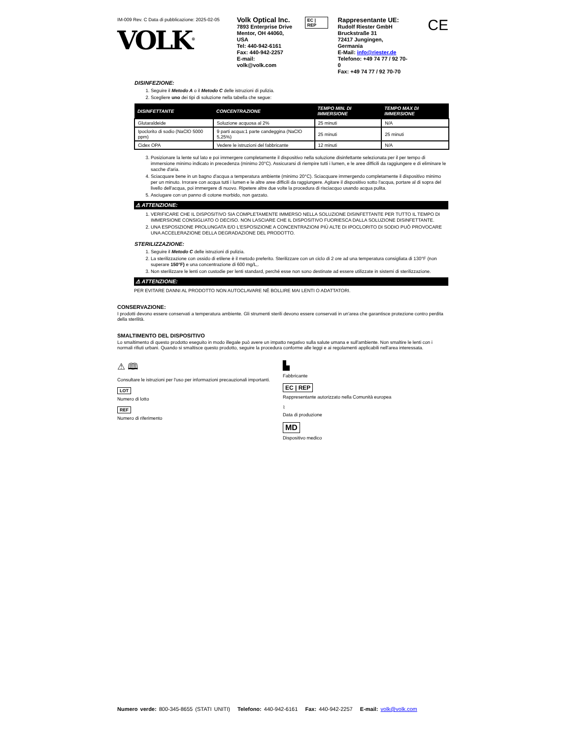IM-009 Rev. C Data di pubblicazione: 2025-02-05
VOLK<sup>®</sup>
Volk Optical Inc.
7893 Enterprise Drive
Mentor, OH 44060, USA
Tel: 440-942-6161
Fax: 440-942-2257
E-mail: volk@volk.com
EC | REP
Rappresentante UE:
Rudolf Riester GmbH
Bruckstraße 31
72417 Jungingen, Germania
E-Mail: info@riester.de
Telefono: +49 74 77 / 92 70-0
Fax: +49 74 77 / 92 70-70
CE
DISINFEZIONE:
1. Seguire il Metodo A o il Metodo C delle istruzioni di pulizia.
2. Scegliere uno dei tipi di soluzione nella tabella che segue:
| DISINFETTANTE | CONCENTRAZIONE | TEMPO MIN. DI IMMERSIONE | TEMPO MAX DI IMMERSIONE |
| --- | --- | --- | --- |
| Glutaraldeide | Soluzione acquosa al 2% | 25 minuti | N/A |
| Ipoclorito di sodio (NaClO 5000 ppm) | 9 parti acqua:1 parte candeggina (NaClO 5,25%) | 25 minuti | 25 minuti |
| Cidex OPA | Vedere le istruzioni del fabbricante | 12 minuti | N/A |
3. Posizionare la lente sul lato e poi immergere completamente il dispositivo nella soluzione disinfettante selezionata per il per tempo di immersione minimo indicato in precedenza (minimo 20°C). Assicurarsi di riempire tutti i lumen, e le aree difficili da raggiungere e di eliminare le sacche d'aria.
4. Sciacquare bene in un bagno d'acqua a temperatura ambiente (minimo 20°C). Sciacquare immergendo completamente il dispositivo minimo per un minuto. Irrorare con acqua tutti i lumen e le altre aree difficili da raggiungere. Agitare il dispositivo sotto l'acqua, portare al di sopra del livello dell'acqua, poi immergere di nuovo. Ripetere altre due volte la procedura di risciacquo usando acqua pulita.
5. Asciugare con un panno di cotone morbido, non garzato.
⚠ ATTENZIONE:
1. VERIFICARE CHE IL DISPOSITIVO SIA COMPLETAMENTE IMMERSO NELLA SOLUZIONE DISINFETTANTE PER TUTTO IL TEMPO DI IMMERSIONE CONSIGLIATO O DECISO. NON LASCIARE CHE IL DISPOSITIVO FUORIESCA DALLA SOLUZIONE DISINFETTANTE.
2. UNA ESPOSIZIONE PROLUNGATA E/O L'ESPOSIZIONE A CONCENTRAZIONI PIÙ ALTE DI IPOCLORITO DI SODIO PUÒ PROVOCARE UNA ACCELERAZIONE DELLA DEGRADAZIONE DEL PRODOTTO.
STERILIZZAZIONE:
1. Seguire il Metodo C delle istruzioni di pulizia.
2. La sterilizzazione con ossido di etilene è il metodo preferito. Sterilizzare con un ciclo di 2 ore ad una temperatura consigliata di 130°F (non superare 150°F) e una concentrazione di 600 mg/L,.
3. Non sterilizzare le lenti con custodie per lenti standard, perché esse non sono destinate ad essere utilizzate in sistemi di sterilizzazione.
⚠ ATTENZIONE:
PER EVITARE DANNI AL PRODOTTO NON AUTOCLAVARE NÉ BOLLIRE MAI LENTI O ADATTATORI.
CONSERVAZIONE:
I prodotti devono essere conservati a temperatura ambiente. Gli strumenti sterili devono essere conservati in un'area che garantisce protezione contro perdita della sterilità.
SMALTIMENTO DEL DISPOSITIVO
Lo smaltimento di questo prodotto eseguito in modo illegale può avere un impatto negativo sulla salute umana e sull'ambiente. Non smaltire le lenti con i normali rifiuti urbani. Quando si smaltisce questo prodotto, seguire la procedura conforme alle leggi e ai regolamenti applicabili nell'area interessata.
⚠ 🕮
Consultare le istruzioni per l'uso per informazioni precauzionali importanti.
LOT
Numero di lotto
REF
Numero di riferimento
▙
Fabbricante
EC | REP
Rappresentante autorizzato nella Comunità europea
⌇
Data di produzione
MD
Dispositivo medico
Numero verde: 800-345-8655 (STATI UNITI) Telefono: 440-942-6161 Fax: 440-942-2257 E-mail: volk@volk.com